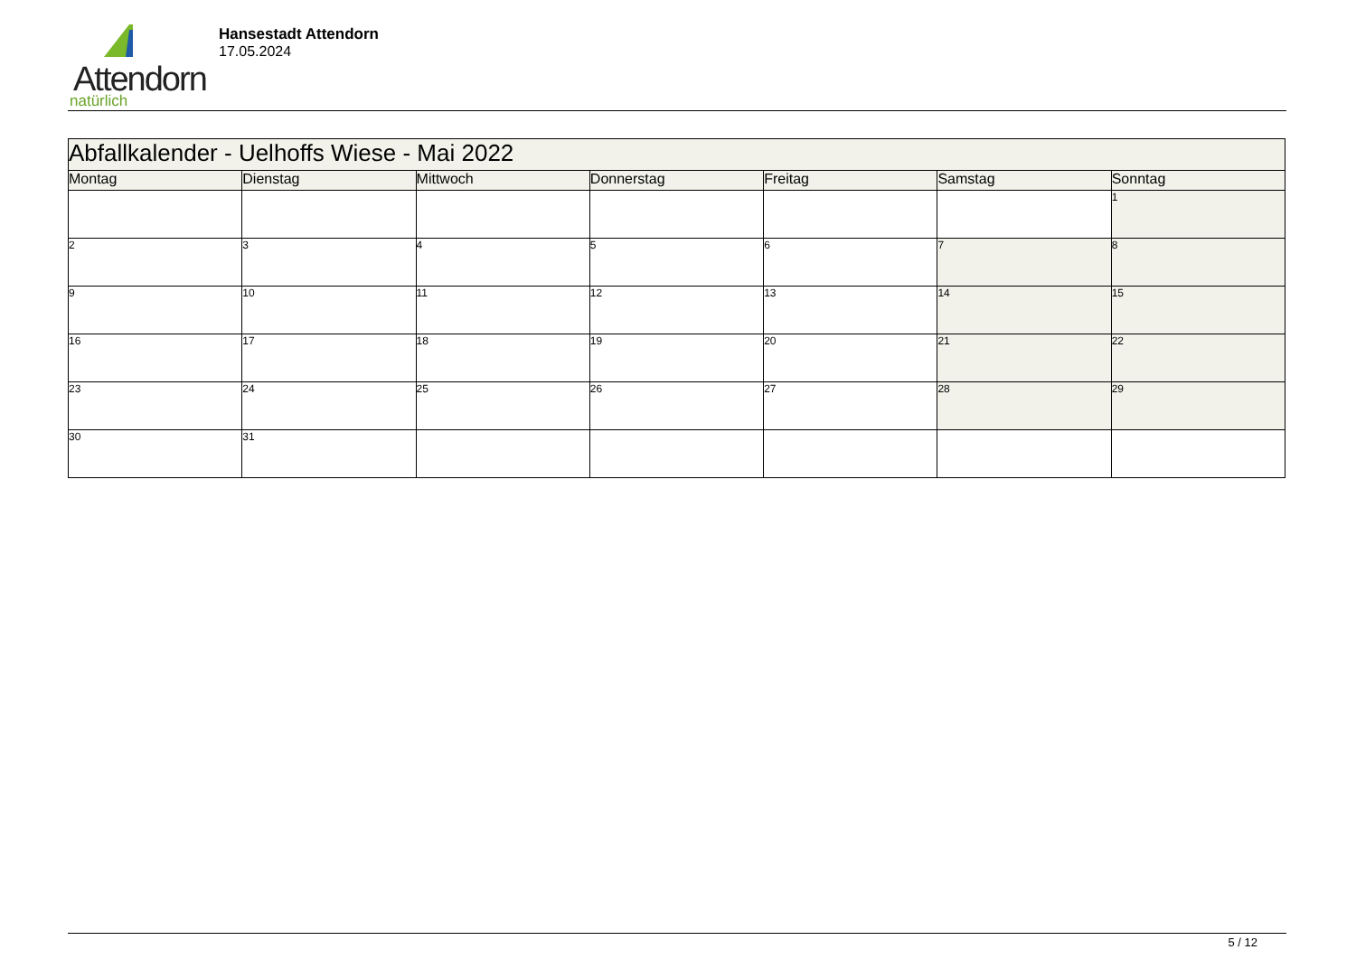Attendorn
natürlich
Hansestadt Attendorn
17.05.2024
| Abfallkalender - Uelhoffs Wiese - Mai 2022 | | | | | | |
| Montag | Dienstag | Mittwoch | Donnerstag | Freitag | Samstag | Sonntag |
| | | | | | | 1 |
| 2 | 3 | 4 | 5 | 6 | 7 | 8 |
| 9 | 10 | 11 | 12 | 13 | 14 | 15 |
| 16 | 17 | 18 | 19 | 20 | 21 | 22 |
| 23 | 24 | 25 | 26 | 27 | 28 | 29 |
| 30 | 31 | | | | | |
5 / 12